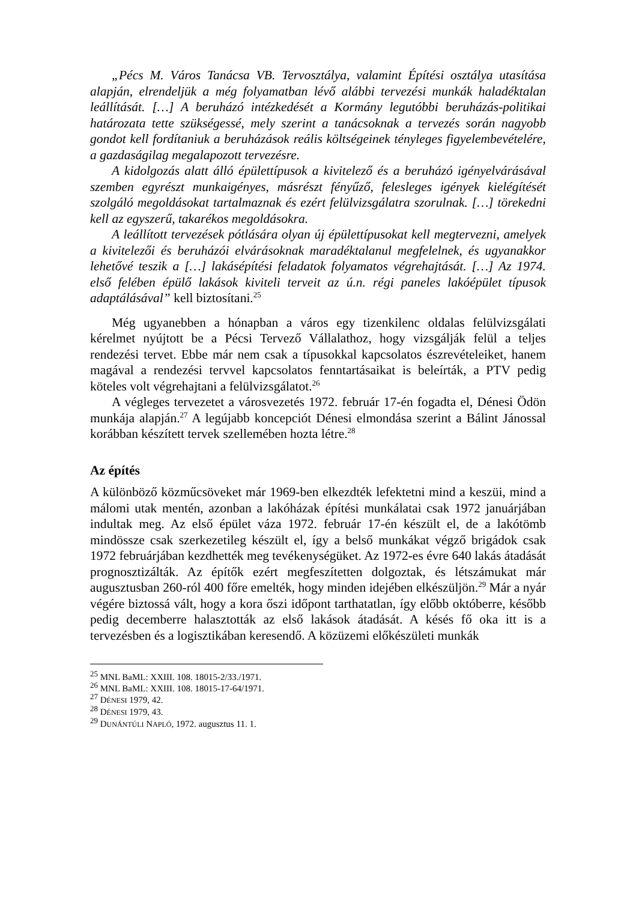„Pécs M. Város Tanácsa VB. Tervosztálya, valamint Építési osztálya utasítása alapján, elrendeljük a még folyamatban lévő alábbi tervezési munkák haladéktalan leállítását. […] A beruházó intézkedését a Kormány legutóbbi beruházás-politikai határozata tette szükségessé, mely szerint a tanácsoknak a tervezés során nagyobb gondot kell fordítaniuk a beruházások reális költségeinek tényleges figyelembevételére, a gazdaságilag megalapozott tervezésre.
A kidolgozás alatt álló épülettípusok a kivitelező és a beruházó igényelvárásával szemben egyrészt munkaigényes, másrészt fényűző, felesleges igények kielégítését szolgáló megoldásokat tartalmaznak és ezért felülvizsgálatra szorulnak. […] törekedni kell az egyszerű, takarékos megoldásokra.
A leállított tervezések pótlására olyan új épülettípusokat kell megtervezni, amelyek a kivitelezői és beruházói elvárásoknak maradéktalanul megfelelnek, és ugyanakkor lehetővé teszik a […] lakásépítési feladatok folyamatos végrehajtását. […] Az 1974. első felében épülő lakások kiviteli terveit az ú.n. régi paneles lakóépület típusok adaptálásával” kell biztosítani.<sup>25</sup>
Még ugyanebben a hónapban a város egy tizenkilenc oldalas felülvizsgálati kérelmet nyújtott be a Pécsi Tervező Vállalathoz, hogy vizsgálják felül a teljes rendezési tervet. Ebbe már nem csak a típusokkal kapcsolatos észrevételeiket, hanem magával a rendezési tervvel kapcsolatos fenntartásaikat is beleírták, a PTV pedig köteles volt végrehajtani a felülvizsgálatot.<sup>26</sup>
A végleges tervezetet a városvezetés 1972. február 17-én fogadta el, Dénesi Ödön munkája alapján.<sup>27</sup> A legújabb koncepciót Dénesi elmondása szerint a Bálint Jánossal korábban készített tervek szellemében hozta létre.<sup>28</sup>
Az építés
A különböző közműcsöveket már 1969-ben elkezdték lefektetni mind a keszüi, mind a málomi utak mentén, azonban a lakóházak építési munkálatai csak 1972 januárjában indultak meg. Az első épület váza 1972. február 17-én készült el, de a lakótömb mindössze csak szerkezetileg készült el, így a belső munkákat végző brigádok csak 1972 februárjában kezdhették meg tevékenységüket. Az 1972-es évre 640 lakás átadását prognosztizálták. Az építők ezért megfeszítetten dolgoztak, és létszámukat már augusztusban 260-ról 400 főre emelték, hogy minden idejében elkészüljön.<sup>29</sup> Már a nyár végére biztossá vált, hogy a kora őszi időpont tarthatatlan, így előbb októberre, később pedig decemberre halasztották az első lakások átadását. A késés fő oka itt is a tervezésben és a logisztikában keresendő. A közüzemi előkészületi munkák
<sup>25</sup> MNL BaML: XXIII. 108. 18015-2/33./1971.
<sup>26</sup> MNL BaML: XXIII. 108. 18015-17-64/1971.
<sup>27</sup> DÉNESI 1979, 42.
<sup>28</sup> DÉNESI 1979, 43.
<sup>29</sup> DUNÁNTÚLI NAPLÓ, 1972. augusztus 11. 1.